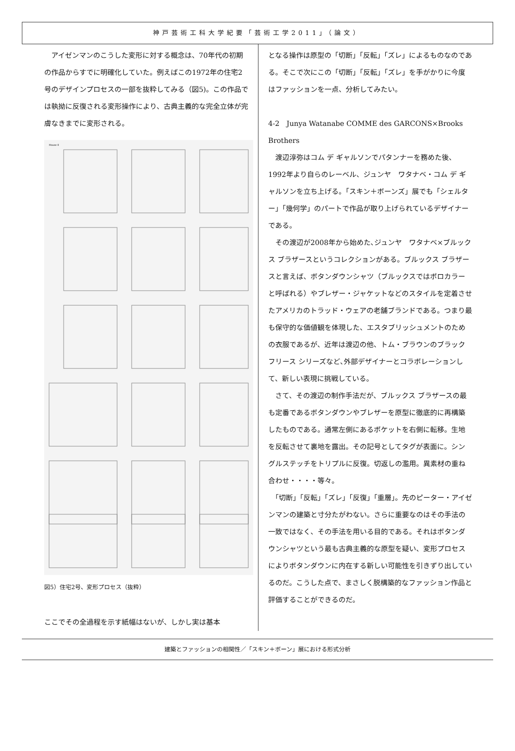神戸芸術工科大学紀要「芸術工学2011」（論文）
　アイゼンマンのこうした変形に対する概念は、70年代の初期の作品からすでに明確化していた。例えばこの1972年の住宅2号のデザインプロセスの一部を抜粋してみる（図5)。この作品では執拗に反復される変形操作により、古典主義的な完全立体が完膚なきまでに変形される。
House II
図5）住宅2号、変形プロセス（抜粋）
ここでその全過程を示す紙幅はないが、しかし実は基本
となる操作は原型の「切断」「反転」「ズレ」によるものなのである。そこで次にこの「切断」「反転」「ズレ」を手がかりに今度はファッションを一点、分析してみたい。
4‐2　Junya Watanabe COMME des GARCONS×Brooks Brothers
　渡辺淳弥はコム デ ギャルソンでパタンナーを務めた後、1992年より自らのレーベル、ジュンヤ　ワタナベ・コム デ ギャルソンを立ち上げる。「スキン＋ボーンズ」展でも「シェルター」「幾何学」のパートで作品が取り上げられているデザイナーである。
　その渡辺が2008年から始めた､ジュンヤ　ワタナベ×ブルックス ブラザースというコレクションがある。ブルックス ブラザースと言えば、ボタンダウンシャツ（ブルックスではポロカラーと呼ばれる）やブレザー・ジャケットなどのスタイルを定着させたアメリカのトラッド・ウェアの老舗ブランドである。つまり最も保守的な価値観を体現した、エスタブリッシュメントのための衣服であるが、近年は渡辺の他、トム・ブラウンのブラック フリース シリーズなど､外部デザイナーとコラボレーションして、新しい表現に挑戦している。
　さて、その渡辺の制作手法だが、ブルックス ブラザースの最も定番であるボタンダウンやブレザーを原型に徹底的に再構築したものである。通常左側にあるポケットを右側に転移。生地を反転させて裏地を露出。その記号としてタグが表面に。シングルステッチをトリプルに反復。切返しの濫用。異素材の重ね合わせ・・・・等々。
　「切断」「反転」「ズレ」「反復」「重層」。先のピーター・アイゼンマンの建築と寸分たがわない。さらに重要なのはその手法の一致ではなく、その手法を用いる目的である。それはボタンダウンシャツという最も古典主義的な原型を疑い、変形プロセスによりボタンダウンに内在する新しい可能性を引きずり出しているのだ。こうした点で、まさしく脱構築的なファッション作品と評価することができるのだ。
建築とファッションの相関性／「スキン＋ボーン」展における形式分析